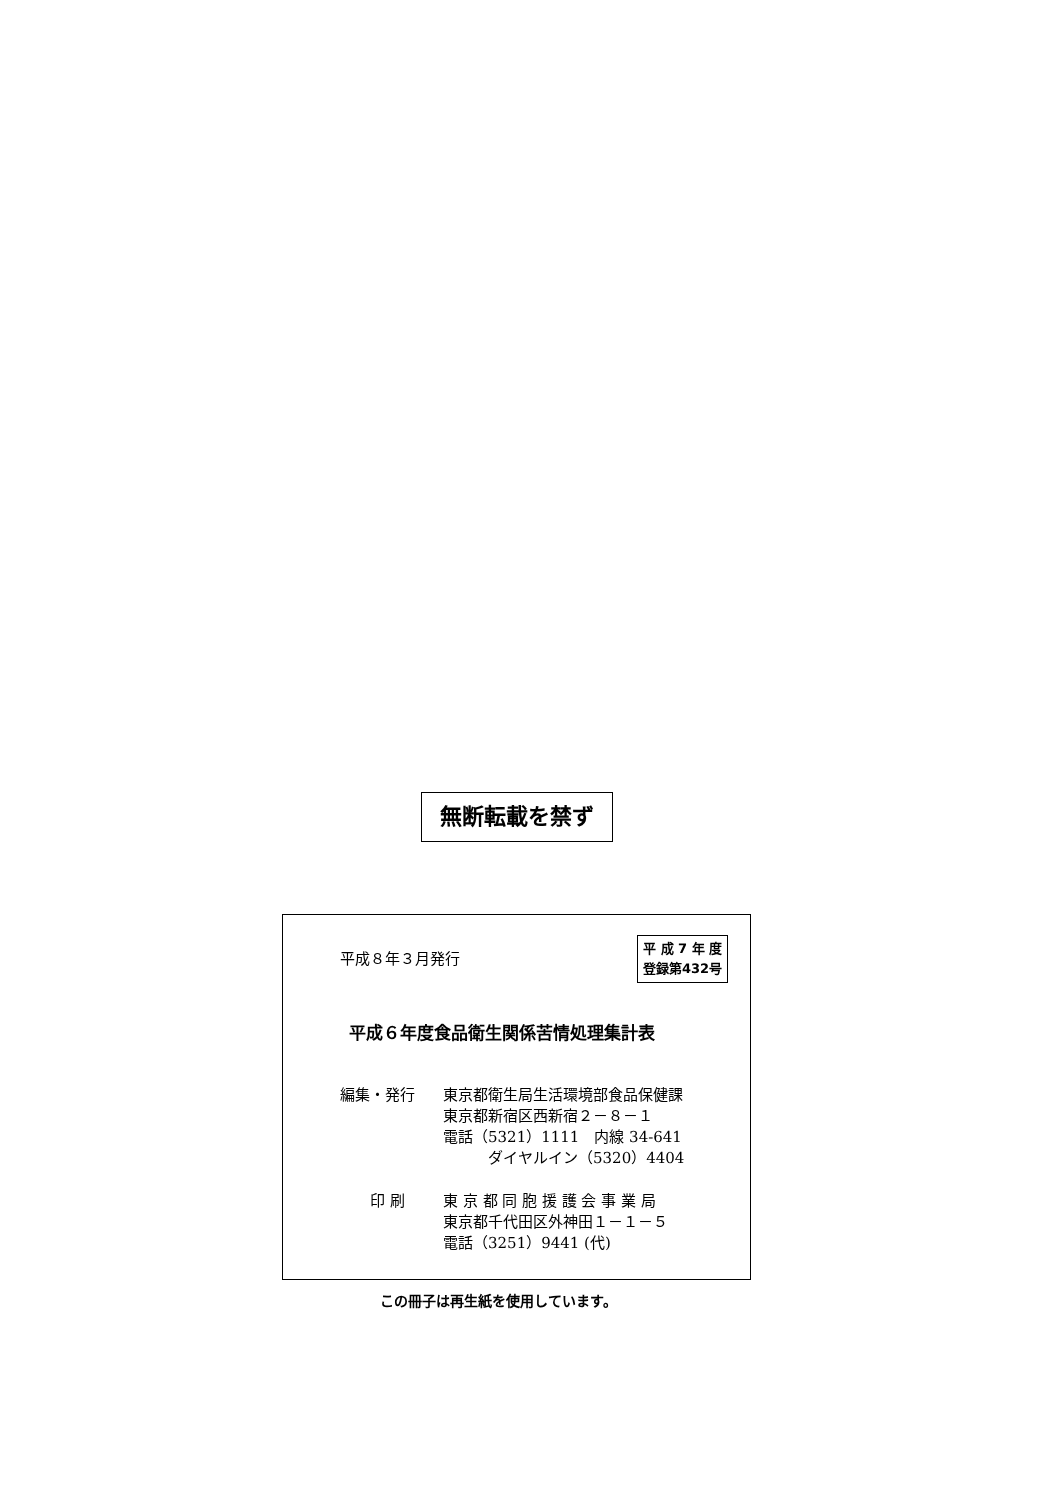無断転載を禁ず
平成８年３月発行
平 成 7 年 度
登録第432号
平成６年度食品衛生関係苦情処理集計表
編集・発行 東京都衛生局生活環境部食品保健課
東京都新宿区西新宿２－８－１
電話（5321）1111　内線 34-641
　　　ダイヤルイン（5320）4404
　　印 刷 東 京 都 同 胞 援 護 会 事 業 局
東京都千代田区外神田１－１－５
電話（3251）9441 (代)
この冊子は再生紙を使用しています。